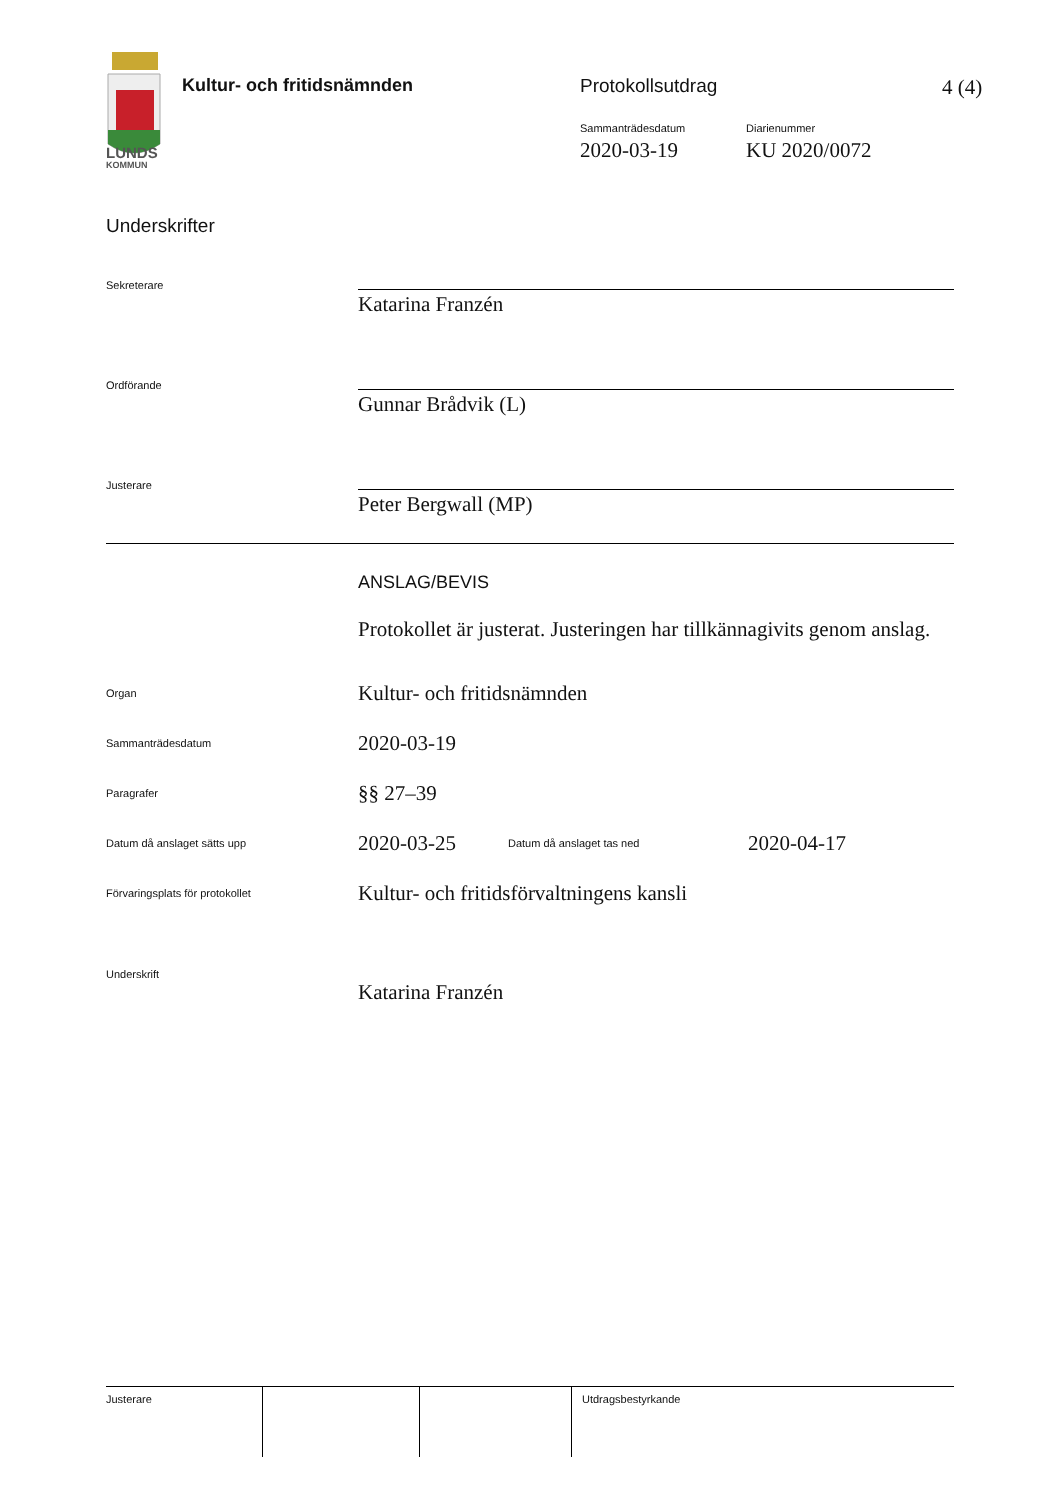LUNDS
KOMMUN
Kultur- och fritidsnämnden Protokollsutdrag 4 (4)
Sammanträdesdatum
2020-03-19
Diarienummer
KU 2020/0072
Underskrifter
Sekreterare
Katarina Franzén
Ordförande
Gunnar Brådvik (L)
Justerare
Peter Bergwall (MP)
ANSLAG/BEVIS
Protokollet är justerat. Justeringen har tillkännagivits genom anslag.
Organ
Kultur- och fritidsnämnden
Sammanträdesdatum
2020-03-19
Paragrafer
§§ 27–39
Datum då anslaget sätts upp
2020-03-25 Datum då anslaget tas ned 2020-04-17
Förvaringsplats för protokollet
Kultur- och fritidsförvaltningens kansli
Underskrift
Katarina Franzén
Justerare Utdragsbestyrkande